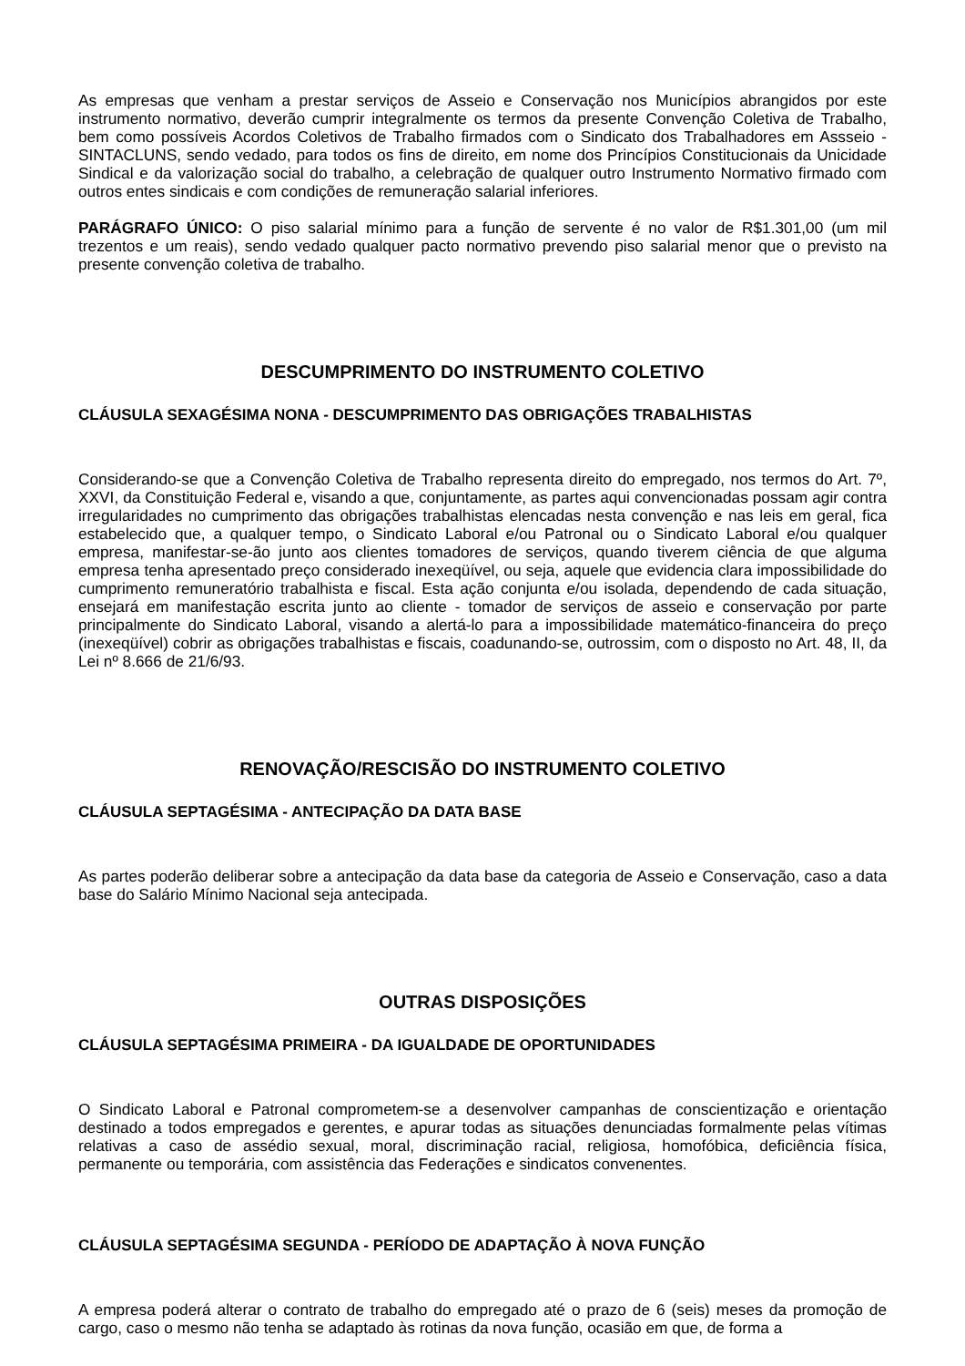As empresas que venham a prestar serviços de Asseio e Conservação nos Municípios abrangidos por este instrumento normativo, deverão cumprir integralmente os termos da presente Convenção Coletiva de Trabalho, bem como possíveis Acordos Coletivos de Trabalho firmados com o Sindicato dos Trabalhadores em Assseio - SINTACLUNS, sendo vedado, para todos os fins de direito, em nome dos Princípios Constitucionais da Unicidade Sindical e da valorização social do trabalho, a celebração de qualquer outro Instrumento Normativo firmado com outros entes sindicais e com condições de remuneração salarial inferiores.
PARÁGRAFO ÚNICO: O piso salarial mínimo para a função de servente é no valor de R$1.301,00 (um mil trezentos e um reais), sendo vedado qualquer pacto normativo prevendo piso salarial menor que o previsto na presente convenção coletiva de trabalho.
DESCUMPRIMENTO DO INSTRUMENTO COLETIVO
CLÁUSULA SEXAGÉSIMA NONA - DESCUMPRIMENTO DAS OBRIGAÇÕES TRABALHISTAS
Considerando-se que a Convenção Coletiva de Trabalho representa direito do empregado, nos termos do Art. 7º, XXVI, da Constituição Federal e, visando a que, conjuntamente, as partes aqui convencionadas possam agir contra irregularidades no cumprimento das obrigações trabalhistas elencadas nesta convenção e nas leis em geral, fica estabelecido que, a qualquer tempo, o Sindicato Laboral e/ou Patronal ou o Sindicato Laboral e/ou qualquer empresa, manifestar-se-ão junto aos clientes tomadores de serviços, quando tiverem ciência de que alguma empresa tenha apresentado preço considerado inexeqüível, ou seja, aquele que evidencia clara impossibilidade do cumprimento remuneratório trabalhista e fiscal. Esta ação conjunta e/ou isolada, dependendo de cada situação, ensejará em manifestação escrita junto ao cliente - tomador de serviços de asseio e conservação por parte principalmente do Sindicato Laboral, visando a alertá-lo para a impossibilidade matemático-financeira do preço (inexeqüível) cobrir as obrigações trabalhistas e fiscais, coadunando-se, outrossim, com o disposto no Art. 48, II, da Lei nº 8.666 de 21/6/93.
RENOVAÇÃO/RESCISÃO DO INSTRUMENTO COLETIVO
CLÁUSULA SEPTAGÉSIMA - ANTECIPAÇÃO DA DATA BASE
As partes poderão deliberar sobre a antecipação da data base da categoria de Asseio e Conservação, caso a data base do Salário Mínimo Nacional seja antecipada.
OUTRAS DISPOSIÇÕES
CLÁUSULA SEPTAGÉSIMA PRIMEIRA - DA IGUALDADE DE OPORTUNIDADES
O Sindicato Laboral e Patronal comprometem-se a desenvolver campanhas de conscientização e orientação destinado a todos empregados e gerentes, e apurar todas as situações denunciadas formalmente pelas vítimas relativas a caso de assédio sexual, moral, discriminação racial, religiosa, homofóbica, deficiência física, permanente ou temporária, com assistência das Federações e sindicatos convenentes.
CLÁUSULA SEPTAGÉSIMA SEGUNDA - PERÍODO DE ADAPTAÇÃO À NOVA FUNÇÃO
A empresa poderá alterar o contrato de trabalho do empregado até o prazo de 6 (seis) meses da promoção de cargo, caso o mesmo não tenha se adaptado às rotinas da nova função, ocasião em que, de forma a